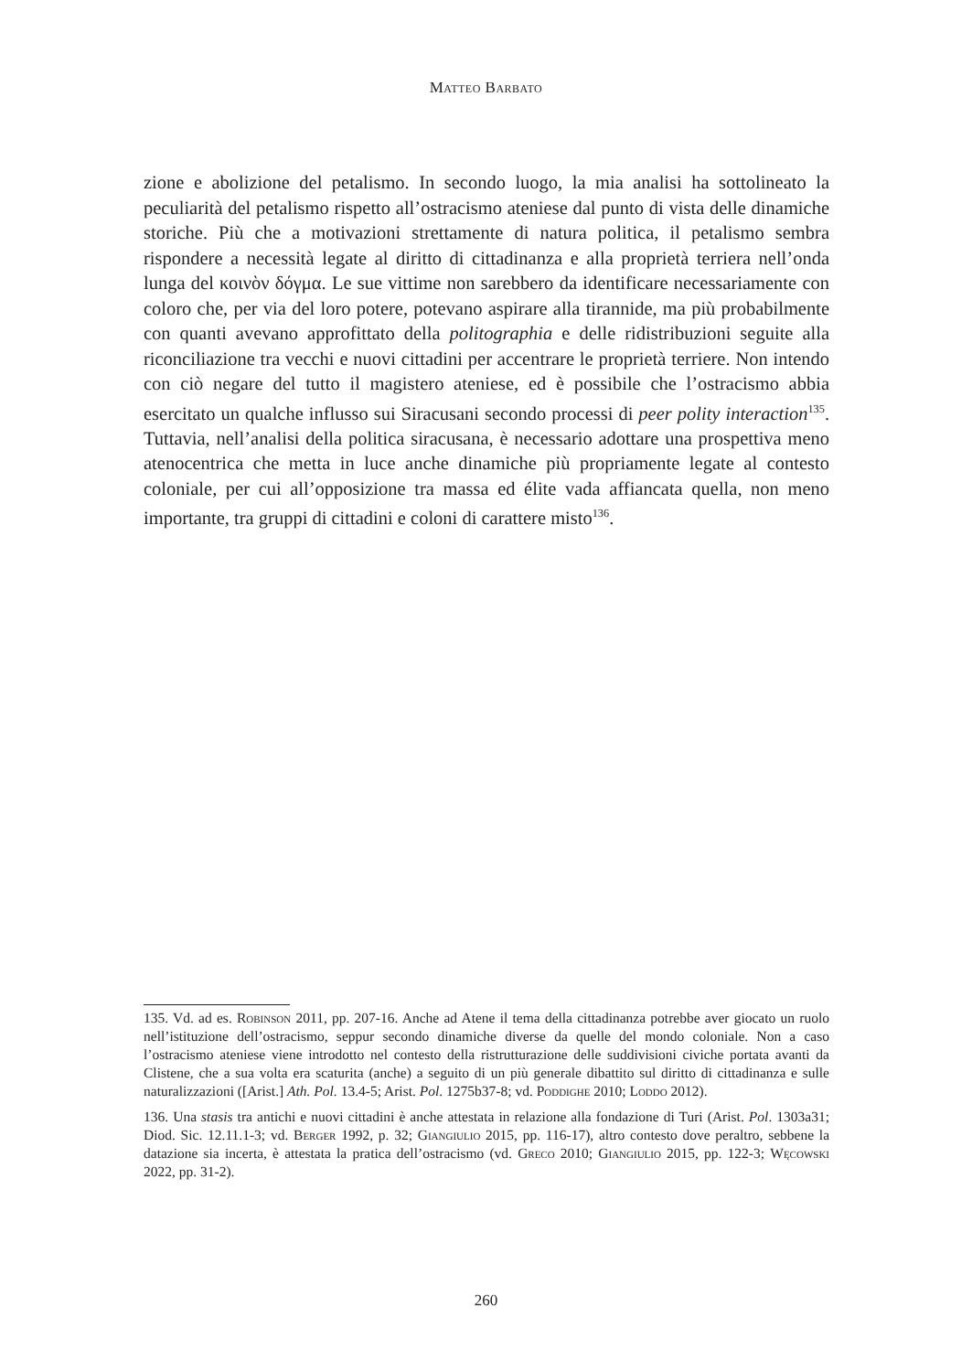Matteo Barbato
zione e abolizione del petalismo. In secondo luogo, la mia analisi ha sottolineato la peculiarità del petalismo rispetto all’ostracismo ateniese dal punto di vista delle dinamiche storiche. Più che a motivazioni strettamente di natura politica, il petalismo sembra rispondere a necessità legate al diritto di cittadinanza e alla proprietà terriera nell’onda lunga del κοινὸν δόγμα. Le sue vittime non sarebbero da identificare necessariamente con coloro che, per via del loro potere, potevano aspirare alla tirannide, ma più probabilmente con quanti avevano approfittato della politographia e delle ridistribuzioni seguite alla riconciliazione tra vecchi e nuovi cittadini per accentrare le proprietà terriere. Non intendo con ciò negare del tutto il magistero ateniese, ed è possibile che l’ostracismo abbia esercitato un qualche influsso sui Siracusani secondo processi di peer polity interaction<sup>135</sup>. Tuttavia, nell’analisi della politica siracusana, è necessario adottare una prospettiva meno atenocentrica che metta in luce anche dinamiche più propriamente legate al contesto coloniale, per cui all’opposizione tra massa ed élite vada affiancata quella, non meno importante, tra gruppi di cittadini e coloni di carattere misto<sup>136</sup>.
135. Vd. ad es. Robinson 2011, pp. 207-16. Anche ad Atene il tema della cittadinanza potrebbe aver giocato un ruolo nell’istituzione dell’ostracismo, seppur secondo dinamiche diverse da quelle del mondo coloniale. Non a caso l’ostracismo ateniese viene introdotto nel contesto della ristrutturazione delle suddivisioni civiche portata avanti da Clistene, che a sua volta era scaturita (anche) a seguito di un più generale dibattito sul diritto di cittadinanza e sulle naturalizzazioni ([Arist.] Ath. Pol. 13.4-5; Arist. Pol. 1275b37-8; vd. Poddighe 2010; Loddo 2012).
136. Una stasis tra antichi e nuovi cittadini è anche attestata in relazione alla fondazione di Turi (Arist. Pol. 1303a31; Diod. Sic. 12.11.1-3; vd. Berger 1992, p. 32; Giangiulio 2015, pp. 116-17), altro contesto dove peraltro, sebbene la datazione sia incerta, è attestata la pratica dell’ostracismo (vd. Greco 2010; Giangiulio 2015, pp. 122-3; Węcowski 2022, pp. 31-2).
260